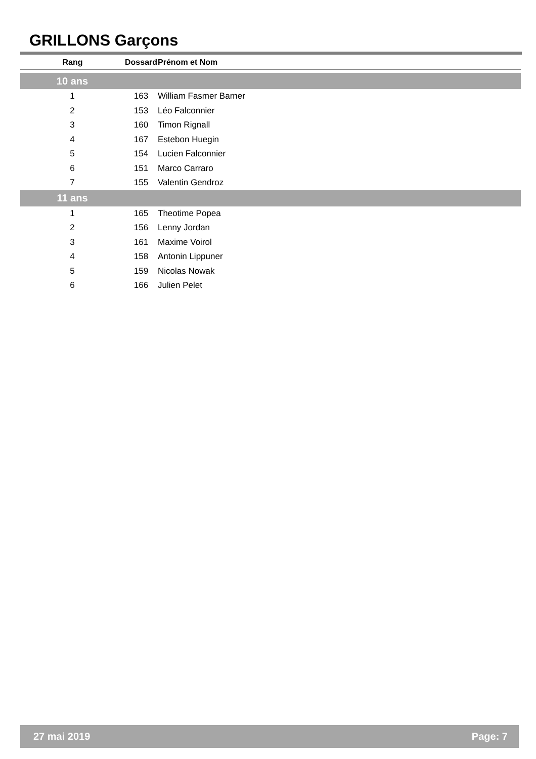GRILLONS Garçons
| Rang | Dossard | Prénom et Nom |
| --- | --- | --- |
| 10 ans | | |
| 1 | 163 | William Fasmer Barner |
| 2 | 153 | Léo Falconnier |
| 3 | 160 | Timon Rignall |
| 4 | 167 | Estebon Huegin |
| 5 | 154 | Lucien Falconnier |
| 6 | 151 | Marco Carraro |
| 7 | 155 | Valentin Gendroz |
| 11 ans | | |
| 1 | 165 | Theotime Popea |
| 2 | 156 | Lenny Jordan |
| 3 | 161 | Maxime Voirol |
| 4 | 158 | Antonin Lippuner |
| 5 | 159 | Nicolas Nowak |
| 6 | 166 | Julien Pelet |
27 mai 2019 Page: 7